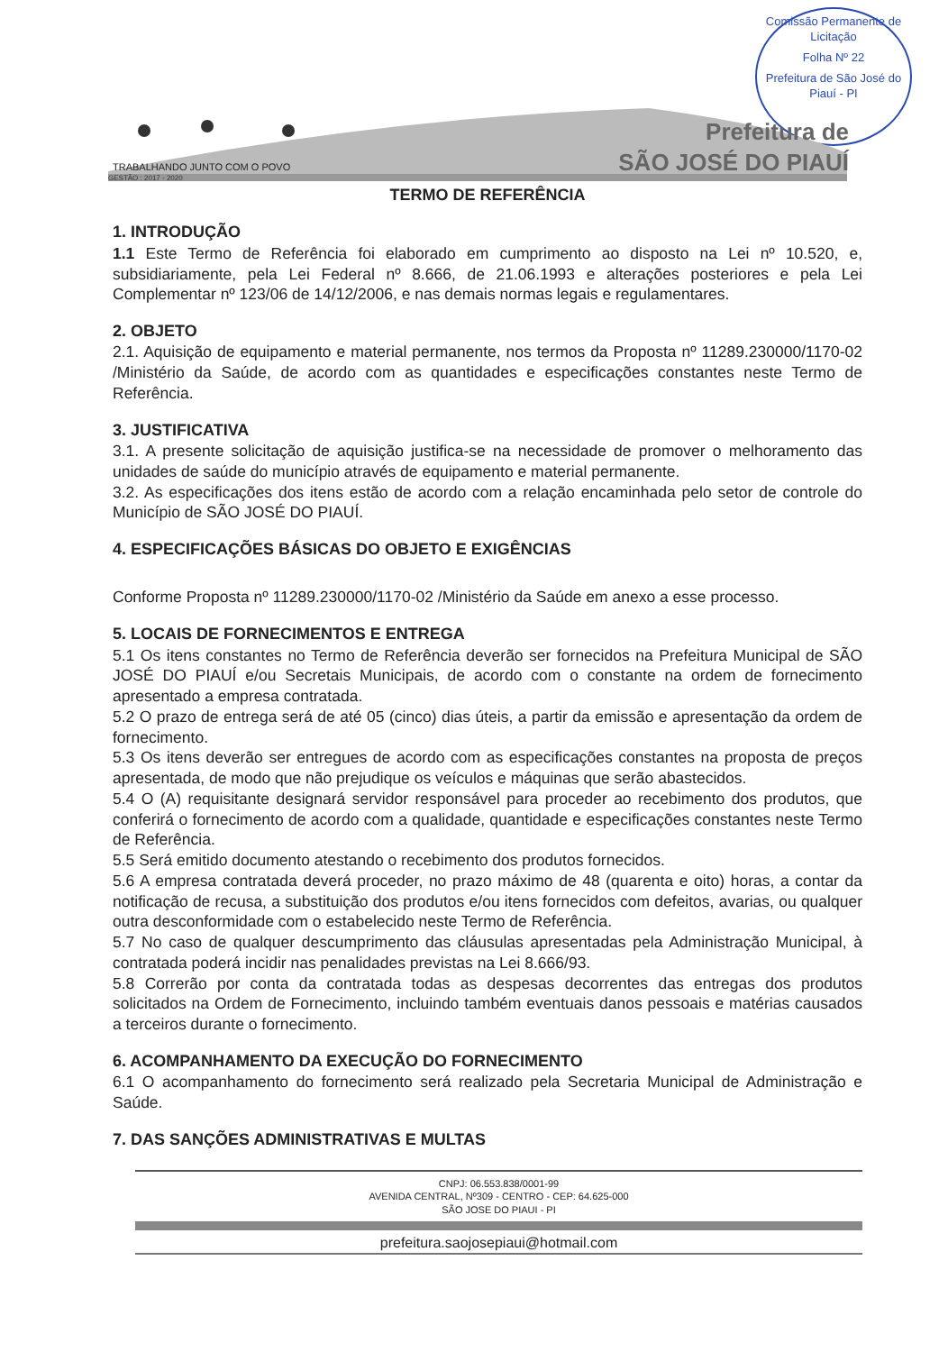Comissão Permanente de Licitação
Folha Nº 22
Prefeitura de São José do Piauí - PI
Prefeitura de
SÃO JOSÉ DO PIAUÍ
TRABALHANDO JUNTO COM O POVO
GESTÃO : 2017 - 2020
TERMO DE REFERÊNCIA
1. INTRODUÇÃO
1.1 Este Termo de Referência foi elaborado em cumprimento ao disposto na Lei nº 10.520, e, subsidiariamente, pela Lei Federal nº 8.666, de 21.06.1993 e alterações posteriores e pela Lei Complementar nº 123/06 de 14/12/2006, e nas demais normas legais e regulamentares.
2. OBJETO
2.1. Aquisição de equipamento e material permanente, nos termos da Proposta nº 11289.230000/1170-02 /Ministério da Saúde, de acordo com as quantidades e especificações constantes neste Termo de Referência.
3. JUSTIFICATIVA
3.1. A presente solicitação de aquisição justifica-se na necessidade de promover o melhoramento das unidades de saúde do município através de equipamento e material permanente.
3.2. As especificações dos itens estão de acordo com a relação encaminhada pelo setor de controle do Município de SÃO JOSÉ DO PIAUÍ.
4. ESPECIFICAÇÕES BÁSICAS DO OBJETO E EXIGÊNCIAS
Conforme Proposta nº 11289.230000/1170-02 /Ministério da Saúde em anexo a esse processo.
5. LOCAIS DE FORNECIMENTOS E ENTREGA
5.1 Os itens constantes no Termo de Referência deverão ser fornecidos na Prefeitura Municipal de SÃO JOSÉ DO PIAUÍ e/ou Secretais Municipais, de acordo com o constante na ordem de fornecimento apresentado a empresa contratada.
5.2 O prazo de entrega será de até 05 (cinco) dias úteis, a partir da emissão e apresentação da ordem de fornecimento.
5.3 Os itens deverão ser entregues de acordo com as especificações constantes na proposta de preços apresentada, de modo que não prejudique os veículos e máquinas que serão abastecidos.
5.4 O (A) requisitante designará servidor responsável para proceder ao recebimento dos produtos, que conferirá o fornecimento de acordo com a qualidade, quantidade e especificações constantes neste Termo de Referência.
5.5 Será emitido documento atestando o recebimento dos produtos fornecidos.
5.6 A empresa contratada deverá proceder, no prazo máximo de 48 (quarenta e oito) horas, a contar da notificação de recusa, a substituição dos produtos e/ou itens fornecidos com defeitos, avarias, ou qualquer outra desconformidade com o estabelecido neste Termo de Referência.
5.7 No caso de qualquer descumprimento das cláusulas apresentadas pela Administração Municipal, à contratada poderá incidir nas penalidades previstas na Lei 8.666/93.
5.8 Correrão por conta da contratada todas as despesas decorrentes das entregas dos produtos solicitados na Ordem de Fornecimento, incluindo também eventuais danos pessoais e matérias causados a terceiros durante o fornecimento.
6. ACOMPANHAMENTO DA EXECUÇÃO DO FORNECIMENTO
6.1 O acompanhamento do fornecimento será realizado pela Secretaria Municipal de Administração e Saúde.
7. DAS SANÇÕES ADMINISTRATIVAS E MULTAS
CNPJ: 06.553.838/0001-99
AVENIDA CENTRAL, Nº309 - CENTRO - CEP: 64.625-000
SÃO JOSE DO PIAUI - PI
prefeitura.saojosepiaui@hotmail.com